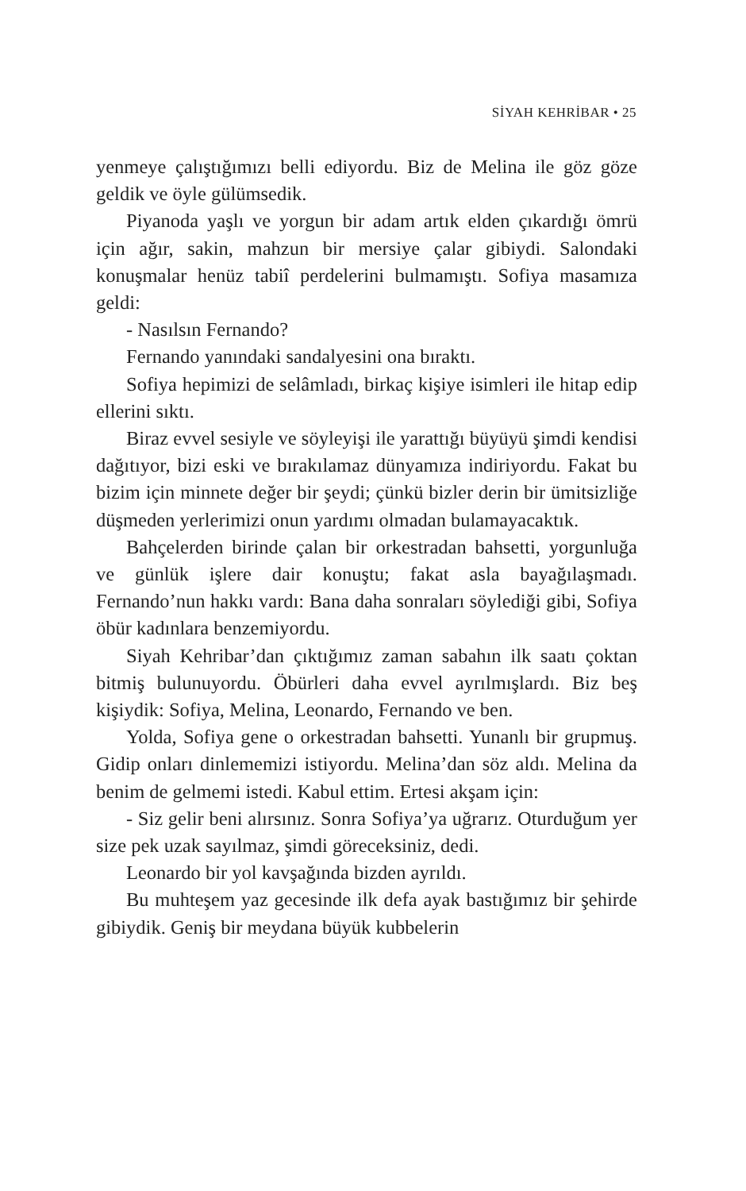SİYAH KEHRİBAR • 25
yenmeye çalıştığımızı belli ediyordu. Biz de Melina ile göz göze geldik ve öyle gülümsedik.
Piyanoda yaşlı ve yorgun bir adam artık elden çıkardığı ömrü için ağır, sakin, mahzun bir mersiye çalar gibiydi. Salondaki konuşmalar henüz tabiî perdelerini bulmamıştı. Sofiya masamıza geldi:
- Nasılsın Fernando?
Fernando yanındaki sandalyesini ona bıraktı.
Sofiya hepimizi de selâmladı, birkaç kişiye isimleri ile hitap edip ellerini sıktı.
Biraz evvel sesiyle ve söyleyişi ile yarattığı büyüyü şimdi kendisi dağıtıyor, bizi eski ve bırakılamaz dünyamıza indiriyordu. Fakat bu bizim için minnete değer bir şeydi; çünkü bizler derin bir ümitsizliğe düşmeden yerlerimizi onun yardımı olmadan bulamayacaktık.
Bahçelerden birinde çalan bir orkestradan bahsetti, yorgunluğa ve günlük işlere dair konuştu; fakat asla bayağılaşmadı. Fernando’nun hakkı vardı: Bana daha sonraları söylediği gibi, Sofiya öbür kadınlara benzemiyordu.
Siyah Kehribar’dan çıktığımız zaman sabahın ilk saatı çoktan bitmiş bulunuyordu. Öbürleri daha evvel ayrılmışlardı. Biz beş kişiydik: Sofiya, Melina, Leonardo, Fernando ve ben.
Yolda, Sofiya gene o orkestradan bahsetti. Yunanlı bir grupmuş. Gidip onları dinlememizi istiyordu. Melina’dan söz aldı. Melina da benim de gelmemi istedi. Kabul ettim. Ertesi akşam için:
- Siz gelir beni alırsınız. Sonra Sofiya’ya uğrarız. Oturduğum yer size pek uzak sayılmaz, şimdi göreceksiniz, dedi.
Leonardo bir yol kavşağında bizden ayrıldı.
Bu muhteşem yaz gecesinde ilk defa ayak bastığımız bir şehirde gibiydik. Geniş bir meydana büyük kubbelerin